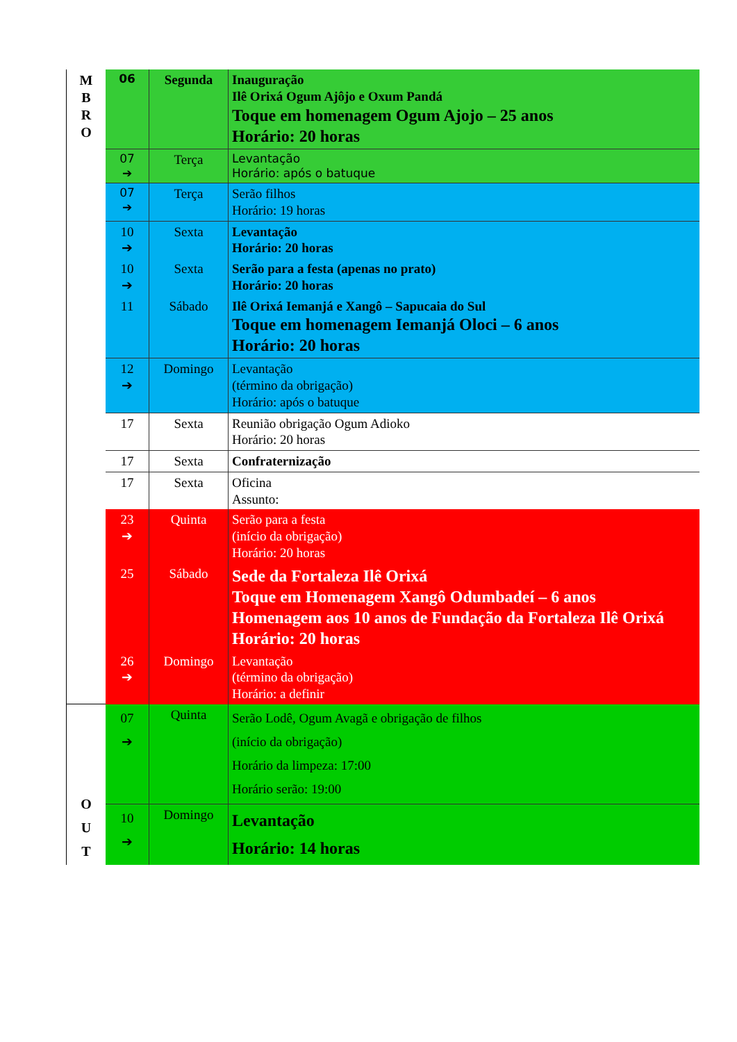| M B R O | 06 | Segunda | Inauguração Ilê Orixá Ogum Ajôjo e Oxum Pandá Toque em homenagem Ogum Ajojo – 25 anos Horário: 20 horas |
| | 07 ➔ | Terça | Levantação Horário: após o batuque |
| | 07 ➔ | Terça | Serão filhos Horário: 19 horas |
| | 10 ➔ | Sexta | Levantação Horário: 20 horas |
| | 10 ➔ | Sexta | Serão para a festa (apenas no prato) Horário: 20 horas |
| | 11 | Sábado | Ilê Orixá Iemanjá e Xangô – Sapucaia do Sul Toque em homenagem Iemanjá Oloci – 6 anos Horário: 20 horas |
| | 12 ➔ | Domingo | Levantação (término da obrigação) Horário: após o batuque |
| | 17 | Sexta | Reunião obrigação Ogum Adioko Horário: 20 horas |
| | 17 | Sexta | Confraternização |
| | 17 | Sexta | Oficina Assunto: |
| | 23 ➔ | Quinta | Serão para a festa (início da obrigação) Horário: 20 horas |
| | 25 | Sábado | Sede da Fortaleza Ilê Orixá Toque em Homenagem Xangô Odumbadeí – 6 anos Homenagem aos 10 anos de Fundação da Fortaleza Ilê Orixá Horário: 20 horas |
| | 26 ➔ | Domingo | Levantação (término da obrigação) Horário: a definir |
| O U T | 07 ➔ | Quinta | Serão Lodê, Ogum Avagã e obrigação de filhos (início da obrigação) Horário da limpeza: 17:00 Horário serão: 19:00 |
| | 10 ➔ | Domingo | Levantação Horário: 14 horas |